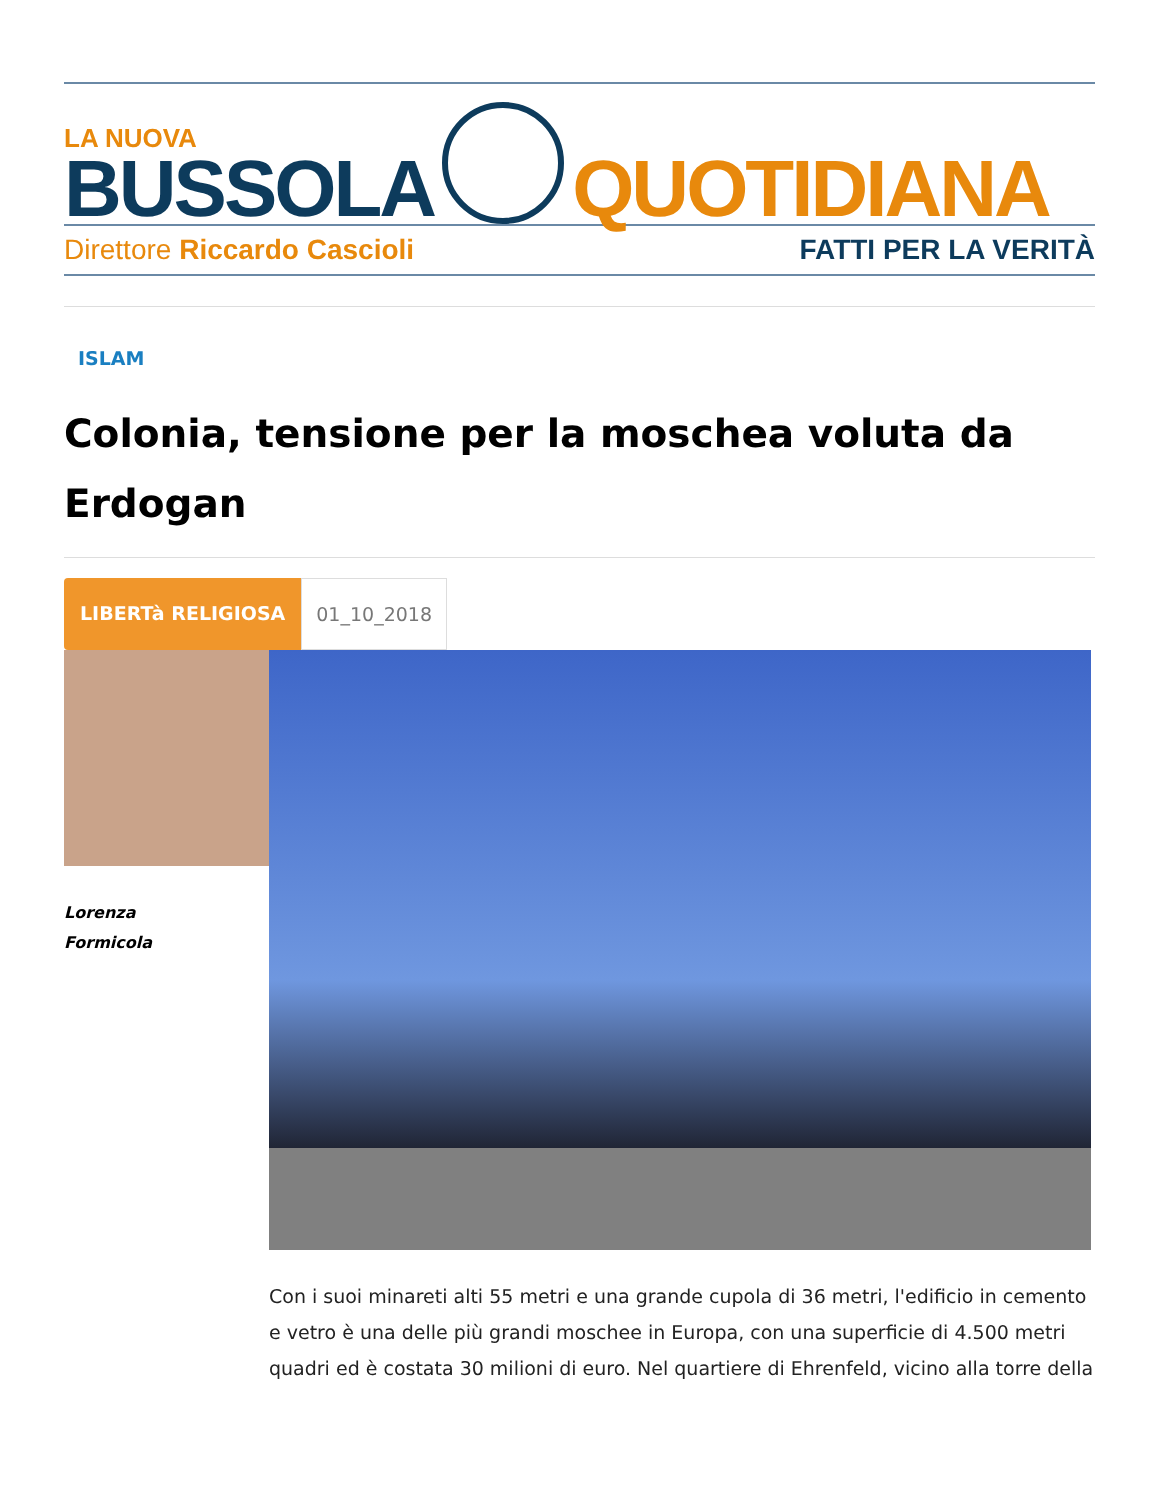LA NUOVA
BUSSOLA
QUOTIDIANA
Direttore Riccardo Cascioli FATTI PER LA VERITÀ
ISLAM
Colonia, tensione per la moschea voluta da Erdogan
LIBERTà RELIGIOSA 01_10_2018
Lorenza
Formicola
Con i suoi minareti alti 55 metri e una grande cupola di 36 metri, l'edificio in cemento e vetro è una delle più grandi moschee in Europa, con una superficie di 4.500 metri quadri ed è costata 30 milioni di euro. Nel quartiere di Ehrenfeld, vicino alla torre della